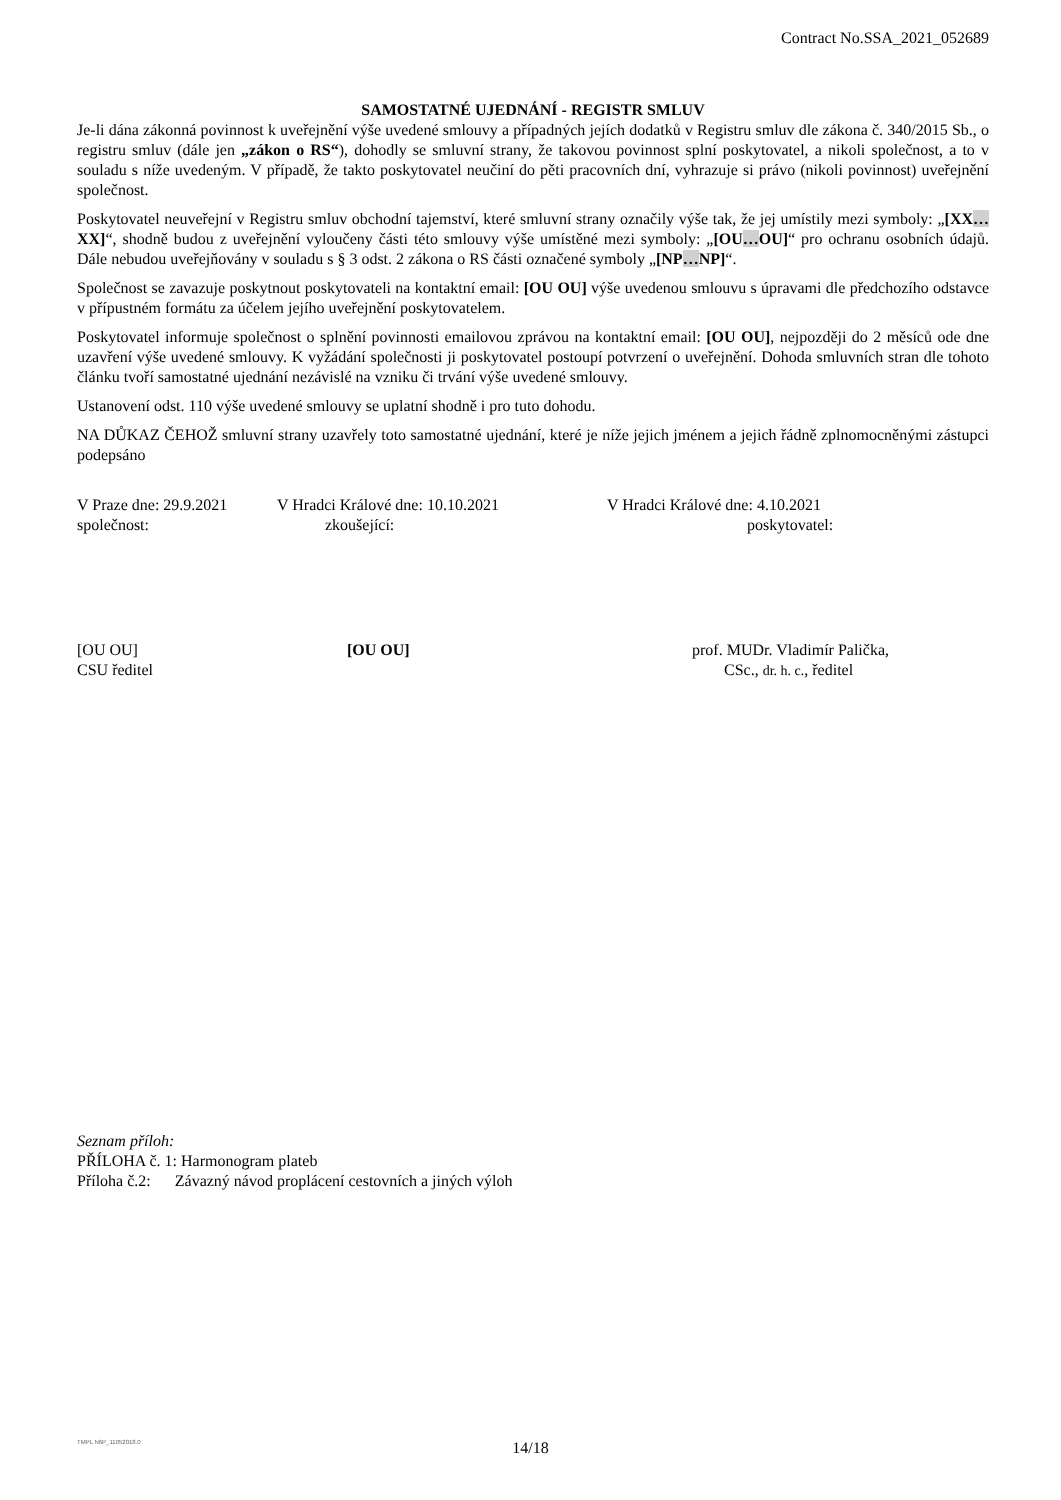Contract No.SSA_2021_052689
SAMOSTATNÉ UJEDNÁNÍ - REGISTR SMLUV
Je-li dána zákonná povinnost k uveřejnění výše uvedené smlouvy a případných jejích dodatků v Registru smluv dle zákona č. 340/2015 Sb., o registru smluv (dále jen „zákon o RS“), dohodly se smluvní strany, že takovou povinnost splní poskytovatel, a nikoli společnost, a to v souladu s níže uvedeným. V případě, že takto poskytovatel neučiní do pěti pracovních dní, vyhrazuje si právo (nikoli povinnost) uveřejnění společnost.
Poskytovatel neuveřejní v Registru smluv obchodní tajemství, které smluvní strany označily výše tak, že jej umístily mezi symboly: „[XX…XX]“, shodně budou z uveřejnění vyloučeny části této smlouvy výše umístěné mezi symboly: „[OU…OU]“ pro ochranu osobních údajů. Dále nebudou uveřejňovány v souladu s § 3 odst. 2 zákona o RS části označené symboly „[NP…NP]“.
Společnost se zavazuje poskytnout poskytovateli na kontaktní email: [OU OU] výše uvedenou smlouvu s úpravami dle předchozího odstavce v přípustném formátu za účelem jejího uveřejnění poskytovatelem.
Poskytovatel informuje společnost o splnění povinnosti emailovou zprávou na kontaktní email: [OU OU], nejpozději do 2 měsíců ode dne uzavření výše uvedené smlouvy. K vyžádání společnosti ji poskytovatel postoupí potvrzení o uveřejnění. Dohoda smluvních stran dle tohoto článku tvoří samostatné ujednání nezávislé na vzniku či trvání výše uvedené smlouvy.
Ustanovení odst. 110 výše uvedené smlouvy se uplatní shodně i pro tuto dohodu.
NA DŮKAZ ČEHOŽ smluvní strany uzavřely toto samostatné ujednání, které je níže jejich jménem a jejich řádně zplnomocněnými zástupci podepsáno
V Praze dne: 29.9.2021
společnost:
V Hradci Králové dne: 10.10.2021
zkoušející:
V Hradci Králové dne: 4.10.2021
poskytovatel:
[OU OU]
CSU ředitel
[OU OU] prof. MUDr. Vladimír Palička,
CSc., dr. h. c., ředitel
Seznam příloh:
PŘÍLOHA č. 1: Harmonogram plateb
Příloha č.2: Závazný návod proplácení cestovních a jiných výloh
TMPL N6P_11052018.0
14/18